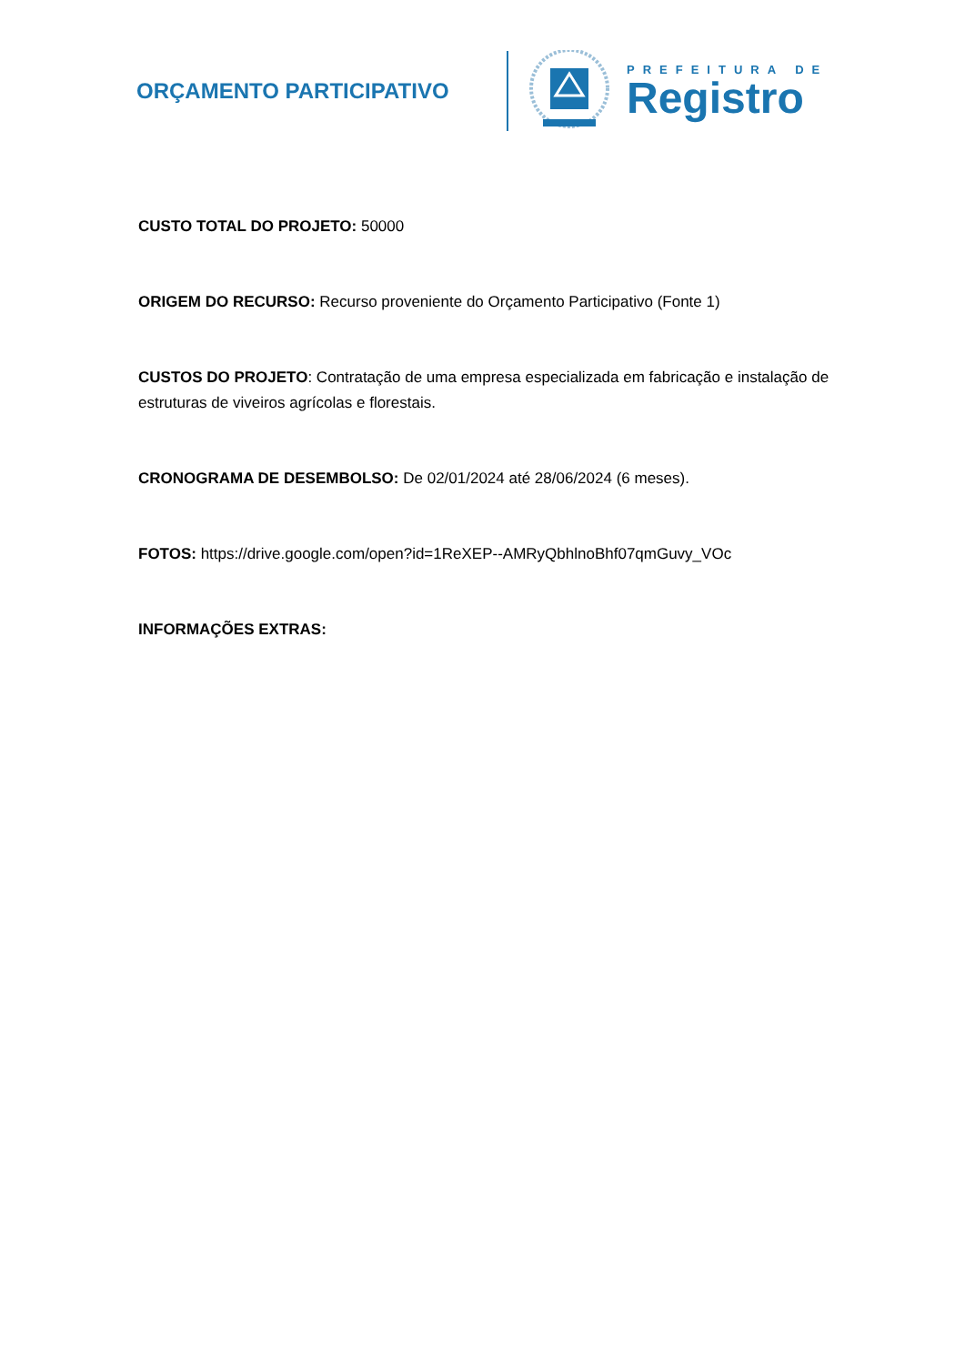ORÇAMENTO PARTICIPATIVO
PREFEITURA DE
Registro
CUSTO TOTAL DO PROJETO: 50000
ORIGEM DO RECURSO: Recurso proveniente do Orçamento Participativo (Fonte 1)
CUSTOS DO PROJETO: Contratação de uma empresa especializada em fabricação e instalação de estruturas de viveiros agrícolas e florestais.
CRONOGRAMA DE DESEMBOLSO: De 02/01/2024 até 28/06/2024 (6 meses).
FOTOS: https://drive.google.com/open?id=1ReXEP--AMRyQbhlnoBhf07qmGuvy_VOc
INFORMAÇÕES EXTRAS: